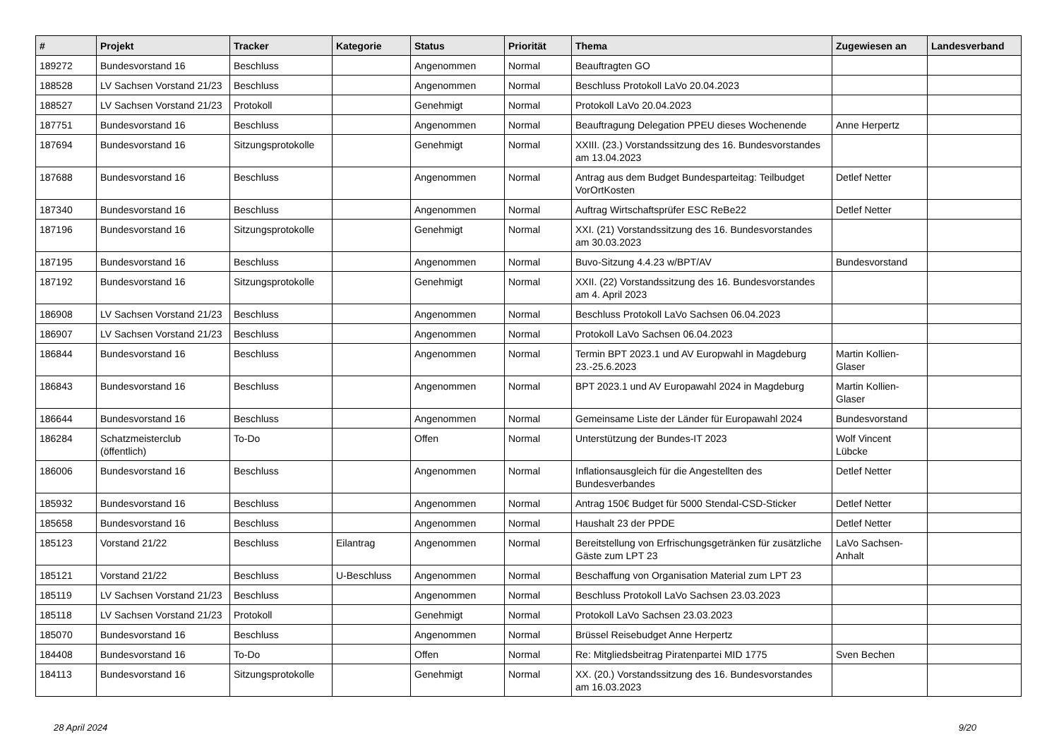| # | Projekt | Tracker | Kategorie | Status | Priorität | Thema | Zugewiesen an | Landesverband |
| --- | --- | --- | --- | --- | --- | --- | --- | --- |
| 189272 | Bundesvorstand 16 | Beschluss | | Angenommen | Normal | Beauftragten GO | | |
| 188528 | LV Sachsen Vorstand 21/23 | Beschluss | | Angenommen | Normal | Beschluss Protokoll LaVo 20.04.2023 | | |
| 188527 | LV Sachsen Vorstand 21/23 | Protokoll | | Genehmigt | Normal | Protokoll LaVo 20.04.2023 | | |
| 187751 | Bundesvorstand 16 | Beschluss | | Angenommen | Normal | Beauftragung Delegation PPEU dieses Wochenende | Anne Herpertz | |
| 187694 | Bundesvorstand 16 | Sitzungsprotokolle | | Genehmigt | Normal | XXIII. (23.) Vorstandssitzung des 16. Bundesvorstandes am 13.04.2023 | | |
| 187688 | Bundesvorstand 16 | Beschluss | | Angenommen | Normal | Antrag aus dem Budget Bundesparteitag: Teilbudget VorOrtKosten | Detlef Netter | |
| 187340 | Bundesvorstand 16 | Beschluss | | Angenommen | Normal | Auftrag Wirtschaftsprüfer ESC ReBe22 | Detlef Netter | |
| 187196 | Bundesvorstand 16 | Sitzungsprotokolle | | Genehmigt | Normal | XXI. (21) Vorstandssitzung des 16. Bundesvorstandes am 30.03.2023 | | |
| 187195 | Bundesvorstand 16 | Beschluss | | Angenommen | Normal | Buvo-Sitzung 4.4.23 w/BPT/AV | Bundesvorstand | |
| 187192 | Bundesvorstand 16 | Sitzungsprotokolle | | Genehmigt | Normal | XXII. (22) Vorstandssitzung des 16. Bundesvorstandes am 4. April 2023 | | |
| 186908 | LV Sachsen Vorstand 21/23 | Beschluss | | Angenommen | Normal | Beschluss Protokoll LaVo Sachsen 06.04.2023 | | |
| 186907 | LV Sachsen Vorstand 21/23 | Beschluss | | Angenommen | Normal | Protokoll LaVo Sachsen 06.04.2023 | | |
| 186844 | Bundesvorstand 16 | Beschluss | | Angenommen | Normal | Termin BPT 2023.1 und AV Europwahl in Magdeburg 23.-25.6.2023 | Martin Kollien-Glaser | |
| 186843 | Bundesvorstand 16 | Beschluss | | Angenommen | Normal | BPT 2023.1 und AV Europawahl 2024 in Magdeburg | Martin Kollien-Glaser | |
| 186644 | Bundesvorstand 16 | Beschluss | | Angenommen | Normal | Gemeinsame Liste der Länder für Europawahl 2024 | Bundesvorstand | |
| 186284 | Schatzmeisterclub (öffentlich) | To-Do | | Offen | Normal | Unterstützung der Bundes-IT 2023 | Wolf Vincent Lübcke | |
| 186006 | Bundesvorstand 16 | Beschluss | | Angenommen | Normal | Inflationsausgleich für die Angestellten des Bundesverbandes | Detlef Netter | |
| 185932 | Bundesvorstand 16 | Beschluss | | Angenommen | Normal | Antrag 150€ Budget für 5000 Stendal-CSD-Sticker | Detlef Netter | |
| 185658 | Bundesvorstand 16 | Beschluss | | Angenommen | Normal | Haushalt 23 der PPDE | Detlef Netter | |
| 185123 | Vorstand 21/22 | Beschluss | Eilantrag | Angenommen | Normal | Bereitstellung von Erfrischungsgetränken für zusätzliche Gäste zum LPT 23 | LaVo Sachsen-Anhalt | |
| 185121 | Vorstand 21/22 | Beschluss | U-Beschluss | Angenommen | Normal | Beschaffung von Organisation Material zum LPT 23 | | |
| 185119 | LV Sachsen Vorstand 21/23 | Beschluss | | Angenommen | Normal | Beschluss Protokoll LaVo Sachsen 23.03.2023 | | |
| 185118 | LV Sachsen Vorstand 21/23 | Protokoll | | Genehmigt | Normal | Protokoll LaVo Sachsen 23.03.2023 | | |
| 185070 | Bundesvorstand 16 | Beschluss | | Angenommen | Normal | Brüssel Reisebudget Anne Herpertz | | |
| 184408 | Bundesvorstand 16 | To-Do | | Offen | Normal | Re: Mitgliedsbeitrag Piratenpartei MID 1775 | Sven Bechen | |
| 184113 | Bundesvorstand 16 | Sitzungsprotokolle | | Genehmigt | Normal | XX. (20.) Vorstandssitzung des 16. Bundesvorstandes am 16.03.2023 | | |
28 April 2024 9/20